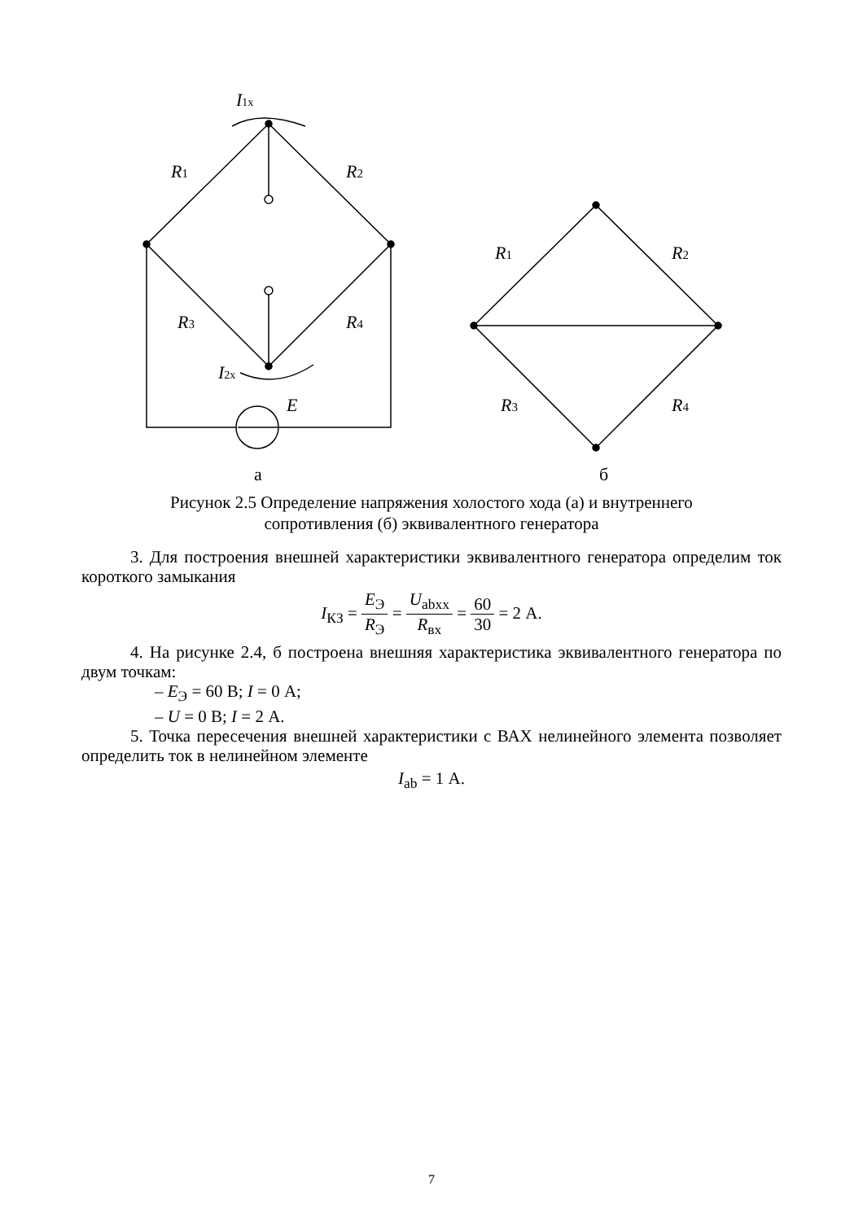I1x
R1
R2
R3
R4
I2x
E
R1
R2
R3
R4
а
б
Рисунок 2.5 Определение напряжения холостого хода (а) и внутреннего
сопротивления (б) эквивалентного генератора
3. Для построения внешней характеристики эквивалентного генератора определим ток короткого замыкания
I<sub>КЗ</sub> = E<sub>Э</sub> R<sub>Э</sub> = U<sub>abxx</sub> R<sub>вх</sub> = 60 30 = 2 А.
4. На рисунке 2.4, б построена внешняя характеристика эквивалентного генератора по двум точкам:
– E<sub>Э</sub> = 60 В; I = 0 А;
– U = 0 В; I = 2 А.
5. Точка пересечения внешней характеристики с ВАХ нелинейного элемента позволяет определить ток в нелинейном элементе
I<sub>ab</sub> = 1 А.
7